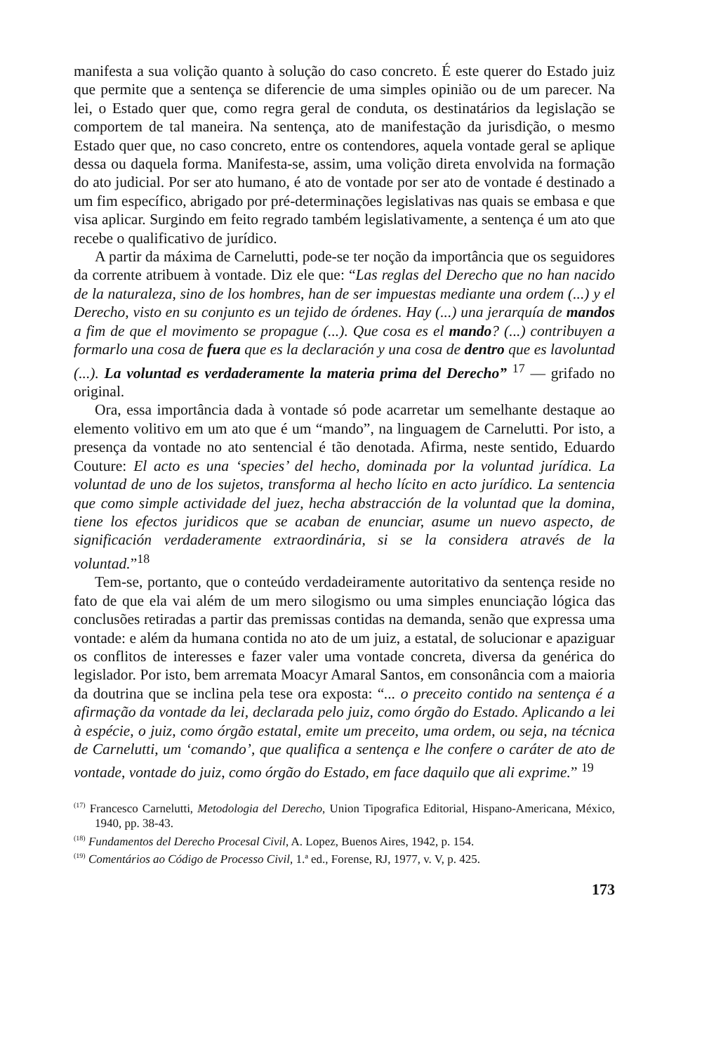manifesta a sua volição quanto à solução do caso concreto. É este querer do Estado juiz que permite que a sentença se diferencie de uma simples opinião ou de um parecer. Na lei, o Estado quer que, como regra geral de conduta, os destinatários da legislação se comportem de tal maneira. Na sentença, ato de manifestação da jurisdição, o mesmo Estado quer que, no caso concreto, entre os contendores, aquela vontade geral se aplique dessa ou daquela forma. Manifesta-se, assim, uma volição direta envolvida na formação do ato judicial. Por ser ato humano, é ato de vontade por ser ato de vontade é destinado a um fim específico, abrigado por pré-determinações legislativas nas quais se embasa e que visa aplicar. Surgindo em feito regrado também legislativamente, a sentença é um ato que recebe o qualificativo de jurídico.
A partir da máxima de Carnelutti, pode-se ter noção da importância que os seguidores da corrente atribuem à vontade. Diz ele que: “Las reglas del Derecho que no han nacido de la naturaleza, sino de los hombres, han de ser impuestas mediante una ordem (...) y el Derecho, visto en su conjunto es un tejido de órdenes. Hay (...) una jerarquía de mandos a fim de que el movimento se propague (...). Que cosa es el mando? (...) contribuyen a formarlo una cosa de fuera que es la declaración y una cosa de dentro que es lavoluntad (...). La voluntad es verdaderamente la materia prima del Derecho” <sup>17</sup> — grifado no original.
Ora, essa importância dada à vontade só pode acarretar um semelhante destaque ao elemento volitivo em um ato que é um “mando”, na linguagem de Carnelutti. Por isto, a presença da vontade no ato sentencial é tão denotada. Afirma, neste sentido, Eduardo Couture: El acto es una ‘species’ del hecho, dominada por la voluntad jurídica. La voluntad de uno de los sujetos, transforma al hecho lícito en acto jurídico. La sentencia que como simple actividade del juez, hecha abstracción de la voluntad que la domina, tiene los efectos juridicos que se acaban de enunciar, asume un nuevo aspecto, de significación verdaderamente extraordinária, si se la considera através de la voluntad.”<sup>18</sup>
Tem-se, portanto, que o conteúdo verdadeiramente autoritativo da sentença reside no fato de que ela vai além de um mero silogismo ou uma simples enunciação lógica das conclusões retiradas a partir das premissas contidas na demanda, senão que expressa uma vontade: e além da humana contida no ato de um juiz, a estatal, de solucionar e apaziguar os conflitos de interesses e fazer valer uma vontade concreta, diversa da genérica do legislador. Por isto, bem arremata Moacyr Amaral Santos, em consonância com a maioria da doutrina que se inclina pela tese ora exposta: “... o preceito contido na sentença é a afirmação da vontade da lei, declarada pelo juiz, como órgão do Estado. Aplicando a lei à espécie, o juiz, como órgão estatal, emite um preceito, uma ordem, ou seja, na técnica de Carnelutti, um ‘comando’, que qualifica a sentença e lhe confere o caráter de ato de vontade, vontade do juiz, como órgão do Estado, em face daquilo que ali exprime.” <sup>19</sup>
<sup>(17)</sup> Francesco Carnelutti, Metodologia del Derecho, Union Tipografica Editorial, Hispano-Americana, México, 1940, pp. 38-43.
<sup>(18)</sup> Fundamentos del Derecho Procesal Civil, A. Lopez, Buenos Aires, 1942, p. 154.
<sup>(19)</sup> Comentários ao Código de Processo Civil, 1.ª ed., Forense, RJ, 1977, v. V, p. 425.
173